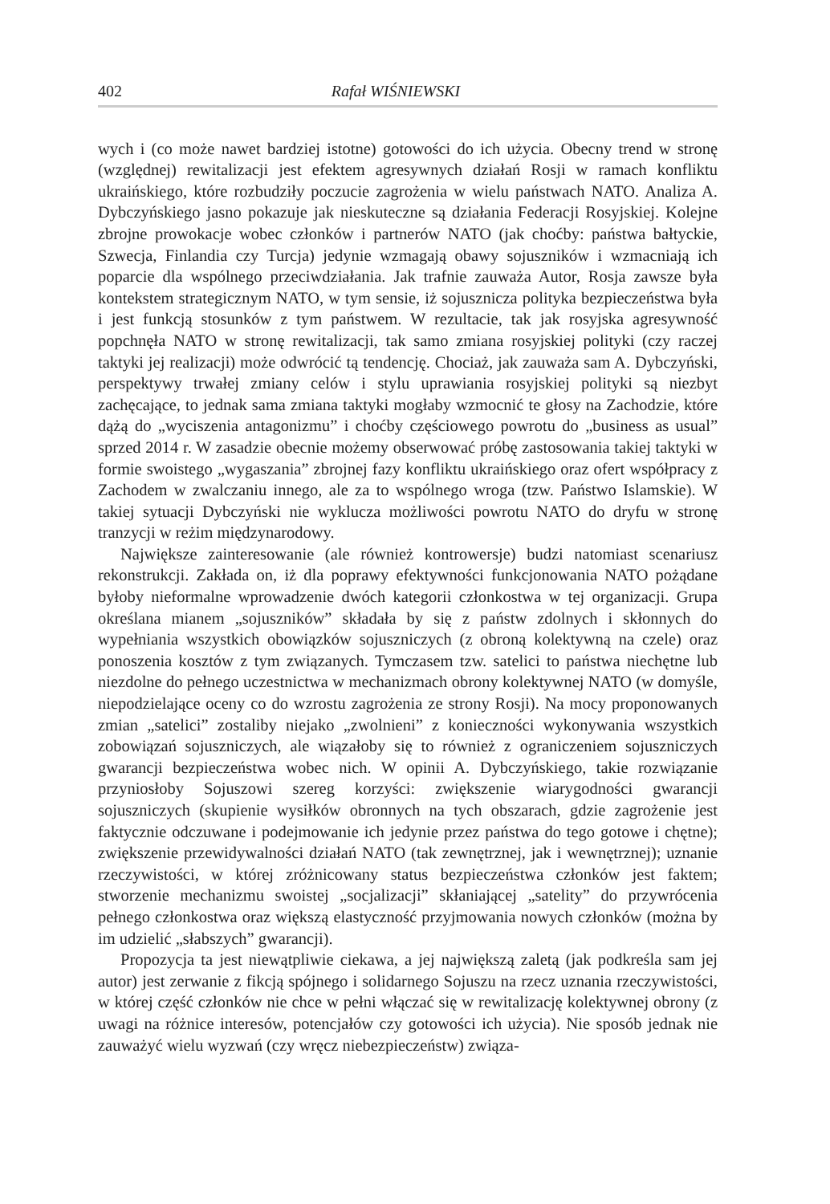402 Rafał WIŚNIEWSKI
wych i (co może nawet bardziej istotne) gotowości do ich użycia. Obecny trend w stronę (względnej) rewitalizacji jest efektem agresywnych działań Rosji w ramach konfliktu ukraińskiego, które rozbudziły poczucie zagrożenia w wielu państwach NATO. Analiza A. Dybczyńskiego jasno pokazuje jak nieskuteczne są działania Federacji Rosyjskiej. Kolejne zbrojne prowokacje wobec członków i partnerów NATO (jak choćby: państwa bałtyckie, Szwecja, Finlandia czy Turcja) jedynie wzmagają obawy sojuszników i wzmacniają ich poparcie dla wspólnego przeciwdziałania. Jak trafnie zauważa Autor, Rosja zawsze była kontekstem strategicznym NATO, w tym sensie, iż sojusznicza polityka bezpieczeństwa była i jest funkcją stosunków z tym państwem. W rezultacie, tak jak rosyjska agresywność popchnęła NATO w stronę rewitalizacji, tak samo zmiana rosyjskiej polityki (czy raczej taktyki jej realizacji) może odwrócić tą tendencję. Chociaż, jak zauważa sam A. Dybczyński, perspektywy trwałej zmiany celów i stylu uprawiania rosyjskiej polityki są niezbyt zachęcające, to jednak sama zmiana taktyki mogłaby wzmocnić te głosy na Zachodzie, które dążą do „wyciszenia antagonizmu” i choćby częściowego powrotu do „business as usual” sprzed 2014 r. W zasadzie obecnie możemy obserwować próbę zastosowania takiej taktyki w formie swoistego „wygaszania” zbrojnej fazy konfliktu ukraińskiego oraz ofert współpracy z Zachodem w zwalczaniu innego, ale za to wspólnego wroga (tzw. Państwo Islamskie). W takiej sytuacji Dybczyński nie wyklucza możliwości powrotu NATO do dryfu w stronę tranzycji w reżim międzynarodowy.
Największe zainteresowanie (ale również kontrowersje) budzi natomiast scenariusz rekonstrukcji. Zakłada on, iż dla poprawy efektywności funkcjonowania NATO pożądane byłoby nieformalne wprowadzenie dwóch kategorii członkostwa w tej organizacji. Grupa określana mianem „sojuszników” składała by się z państw zdolnych i skłonnych do wypełniania wszystkich obowiązków sojuszniczych (z obroną kolektywną na czele) oraz ponoszenia kosztów z tym związanych. Tymczasem tzw. satelici to państwa niechętne lub niezdolne do pełnego uczestnictwa w mechanizmach obrony kolektywnej NATO (w domyśle, niepodzielające oceny co do wzrostu zagrożenia ze strony Rosji). Na mocy proponowanych zmian „satelici” zostaliby niejako „zwolnieni” z konieczności wykonywania wszystkich zobowiązań sojuszniczych, ale wiązałoby się to również z ograniczeniem sojuszniczych gwarancji bezpieczeństwa wobec nich. W opinii A. Dybczyńskiego, takie rozwiązanie przyniosłoby Sojuszowi szereg korzyści: zwiększenie wiarygodności gwarancji sojuszniczych (skupienie wysiłków obronnych na tych obszarach, gdzie zagrożenie jest faktycznie odczuwane i podejmowanie ich jedynie przez państwa do tego gotowe i chętne); zwiększenie przewidywalności działań NATO (tak zewnętrznej, jak i wewnętrznej); uznanie rzeczywistości, w której zróżnicowany status bezpieczeństwa członków jest faktem; stworzenie mechanizmu swoistej „socjalizacji” skłaniającej „satelity” do przywrócenia pełnego członkostwa oraz większą elastyczność przyjmowania nowych członków (można by im udzielić „słabszych” gwarancji).
Propozycja ta jest niewątpliwie ciekawa, a jej największą zaletą (jak podkreśla sam jej autor) jest zerwanie z fikcją spójnego i solidarnego Sojuszu na rzecz uznania rzeczywistości, w której część członków nie chce w pełni włączać się w rewitalizację kolektywnej obrony (z uwagi na różnice interesów, potencjałów czy gotowości ich użycia). Nie sposób jednak nie zauważyć wielu wyzwań (czy wręcz niebezpieczeństw) związa-